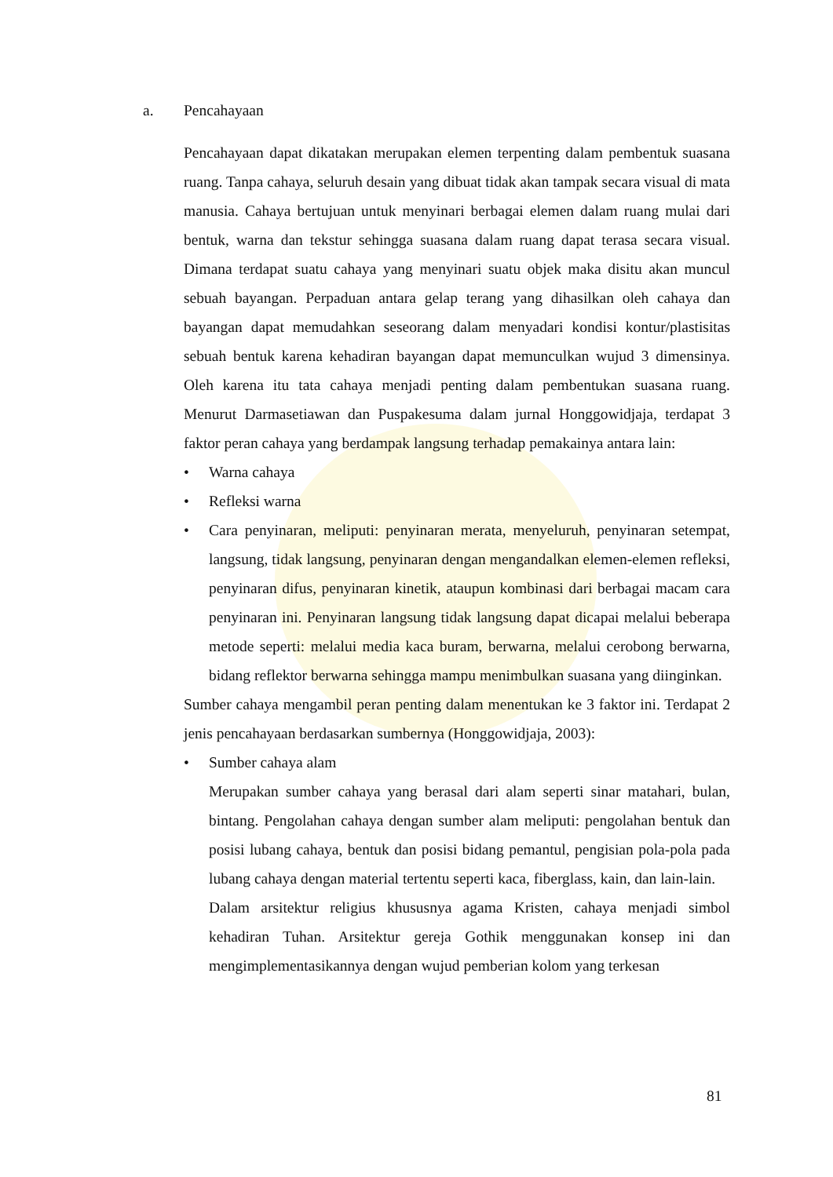a. Pencahayaan
Pencahayaan dapat dikatakan merupakan elemen terpenting dalam pembentuk suasana ruang. Tanpa cahaya, seluruh desain yang dibuat tidak akan tampak secara visual di mata manusia. Cahaya bertujuan untuk menyinari berbagai elemen dalam ruang mulai dari bentuk, warna dan tekstur sehingga suasana dalam ruang dapat terasa secara visual. Dimana terdapat suatu cahaya yang menyinari suatu objek maka disitu akan muncul sebuah bayangan. Perpaduan antara gelap terang yang dihasilkan oleh cahaya dan bayangan dapat memudahkan seseorang dalam menyadari kondisi kontur/plastisitas sebuah bentuk karena kehadiran bayangan dapat memunculkan wujud 3 dimensinya. Oleh karena itu tata cahaya menjadi penting dalam pembentukan suasana ruang. Menurut Darmasetiawan dan Puspakesuma dalam jurnal Honggowidjaja, terdapat 3 faktor peran cahaya yang berdampak langsung terhadap pemakainya antara lain:
• Warna cahaya
• Refleksi warna
• Cara penyinaran, meliputi: penyinaran merata, menyeluruh, penyinaran setempat, langsung, tidak langsung, penyinaran dengan mengandalkan elemen-elemen refleksi, penyinaran difus, penyinaran kinetik, ataupun kombinasi dari berbagai macam cara penyinaran ini. Penyinaran langsung tidak langsung dapat dicapai melalui beberapa metode seperti: melalui media kaca buram, berwarna, melalui cerobong berwarna, bidang reflektor berwarna sehingga mampu menimbulkan suasana yang diinginkan.
Sumber cahaya mengambil peran penting dalam menentukan ke 3 faktor ini. Terdapat 2 jenis pencahayaan berdasarkan sumbernya (Honggowidjaja, 2003):
• Sumber cahaya alam
Merupakan sumber cahaya yang berasal dari alam seperti sinar matahari, bulan, bintang. Pengolahan cahaya dengan sumber alam meliputi: pengolahan bentuk dan posisi lubang cahaya, bentuk dan posisi bidang pemantul, pengisian pola-pola pada lubang cahaya dengan material tertentu seperti kaca, fiberglass, kain, dan lain-lain.
Dalam arsitektur religius khususnya agama Kristen, cahaya menjadi simbol kehadiran Tuhan. Arsitektur gereja Gothik menggunakan konsep ini dan mengimplementasikannya dengan wujud pemberian kolom yang terkesan
81